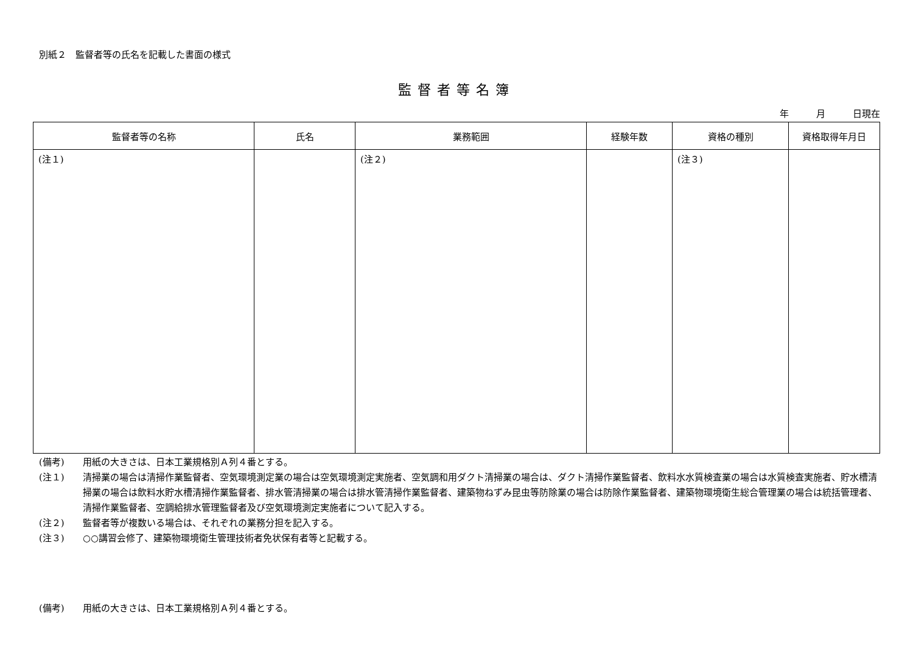別紙２　監督者等の氏名を記載した書面の様式
監督者等名簿
年 月 日現在
| 監督者等の名称 | 氏名 | 業務範囲 | 経験年数 | 資格の種別 | 資格取得年月日 |
| --- | --- | --- | --- | --- | --- |
| (注１) | | (注２) | | (注３) | |
(備考) 用紙の大きさは、日本工業規格別Ａ列４番とする。
(注１) 清掃業の場合は清掃作業監督者、空気環境測定業の場合は空気環境測定実施者、空気調和用ダクト清掃業の場合は、ダクト清掃作業監督者、飲料水水質検査業の場合は水質検査実施者、貯水槽清掃業の場合は飲料水貯水槽清掃作業監督者、排水管清掃業の場合は排水管清掃作業監督者、建築物ねずみ昆虫等防除業の場合は防除作業監督者、建築物環境衛生総合管理業の場合は統括管理者、清掃作業監督者、空調給排水管理監督者及び空気環境測定実施者について記入する。
(注２) 監督者等が複数いる場合は、それぞれの業務分担を記入する。
(注３) ○○講習会修了、建築物環境衛生管理技術者免状保有者等と記載する。
(備考)　　用紙の大きさは、日本工業規格別Ａ列４番とする。